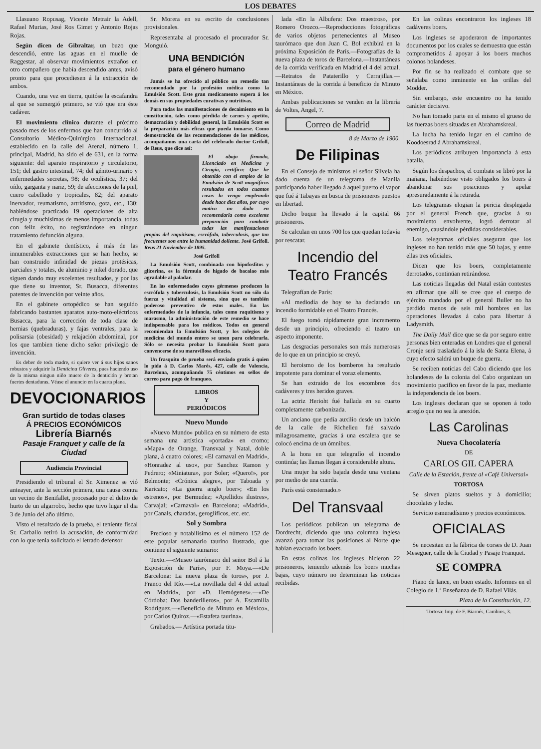LOS DEBATES
Llasuano Ropusag, Vicente Metrair la Adell, Rafael Murias, José Ros Gimet y Antonio Rojas Rojas.
Según dicen de Gibraltar, un buzo que descendió, entre las aguas en el muelle de Raggestar, al observar movimientos extraños en otro compañero que había descendido antes, avisó pronto para que procediesen á la extracción de ambos.
Cuando, una vez en tierra, quitóse la escafandra al que se sumergió primero, se vió que era éste cadáver.
El movimiento clínico durante el próximo pasado mes de los enfermos que han concurrido al Consultorio Médico-Quirúrgico Internacional, establecido en la calle del Arenal, número 1, principal, Madrid, ha sido el de 631, en la forma siguiente: del aparato respiratorio y circulatorio, 151; del gastro intestinal, 74; del génito-urinario y enfermedades secretas, 98; de oculística, 37; del oído, garganta y nariz, 59; de afecciones de la piel, cuero cabelludo y tropicales, 82; del aparato inervador, reumatismo, artritismo, gota, etc., 130; habiéndose practicado 19 operaciones de alta cirugía y muchísimas de menos importancia, todas con feliz éxito, no registrándose en ningun tratamiento defunción alguna.
En el gabinete dentístico, á más de las innumerables extracciones que se han hecho, se han construido infinidad de piezas protésicas, parciales y totales, de aluminio y nikel dorado, que siguen dando muy excelentes resultados, y por las que tiene su inventor, Sr. Busacca, diferentes patentes de invención por veinte años.
En el gabinete ortopédico se han seguido fabricando bastantes aparatos auto-moto-eléctricos Busacca, para la corrección de toda clase de hernias (quebraduras), y fajas ventrales, para la polisarsia (obesidad) y relajación abdominal, por los que tambien tiene dicho señor privilegio de invención.
Es deber de toda madre, si quiere ver á sus hijos sanos robustos y adquirir la Denticina Oliveres, pues haciendo uso de la misma ningun niño muere de la dentición y brotan fuertes dentaduras. Véase el anuncio en la cuarta plana.
DEVOCIONARIOS
Gran surtido de todas clases
Á PRECIOS ECONÓMICOS
Librería Biarnés
Pasaje Franquet y calle de la Ciudad
Audiencia Provincial
Presidiendo el tribunal el Sr. Ximenez se vió anteayer, ante la sección primera, una causa contra un vecino de Benifallet, procesado por el delito de hurto de un algarrobo, hecho que tuvo lugar el dia 3 de Junio del año último.
Visto el resultado de la prueba, el teniente fiscal Sr. Carballo retiró la acusación, de conformidad con lo que tenia solicitado el letrado defensor
Sr. Morera en su escrito de conclusiones provisionales.
Representaba al procesado el procurador Sr. Monguió.
UNA BENDICIÓN
para el género humano
Jamás se ha ofrecido al público un remedio tan recomendado por la profesión médica como la Emulsión Scott. Este gran medicamento supera á los demás en sus propiedades curativas y nutritivas.
Para todas las manifestaciones de decaimiento en la constitución, tales como pérdida de carnes y apetito, demacración y debilidad general, la Emulsión Scott es la preparación más eficaz que pueda tomarse. Como demostración de las recomendaciones de los médicos, acompañamos una carta del celebrado doctor Grifoll, de Reus, que dice así:
El abajo firmado, Licenciado en Medicina y Cirugía, certifico: Que he obtenido con el empleo de la Emulsión de Scott magníficos resultados en todos cuantos casos la vengo empleando desde hace diez años, por cuyo motivo no dudo en recomendarla como excelente preparación para combatir todas las manifestaciones propias del raquitismo, escrófula, tuberculosis, que tan frecuentes son entre la humanidad doliente. José Grifoll. Reus 21 Noviembre de 1895.
José Grifoll
La Emulsión Scott, combinada con hipofosfitos y glicerina, es la fórmula de hígado de bacalao más agradable al paladar.
En las enfermedades cuyos gérmenes producen la escrófula y tuberculosis, la Emulsión Scott no sólo da fuerza y vitalidad al sistema, sino que es también poderoso preventivo de estos males. En las enfermedades de la infancia, tales como raquitismo y marasmo, la administración de este remedio se hace indispensable para los médicos. Todos en general recomiendan la Emulsión Scott, y los colegios de medicina del mundo entero se unen para celebrarla. Sólo se necesita probar la Emulsión Scott para convencerse de su maravillosa eficacia.
Un frasquito de prueba será enviado gratis á quien lo pida á D. Carlos Marés, 427, calle de Valencia, Barcelona, acompañando 75 céntimos en sellos de correo para pago de franqueo.
LIBROS
Y
PERIÓDICOS
Nuevo Mundo
«Nuevo Mundo» publica en su número de esta semana una artística «portada» en cromo; «Mapa» de Orange, Transvaal y Natal, doble plana, á cuatro colores; «El carnaval en Madrid», «Honradez al uso», por Sanchez Ramon y Pedrero; «Miniatura», por Soler; «Quero!», por Belmonte; «Crónica alegre», por Taboada y Karicato; «La guerra anglo boer»; «En los estrenos», por Bermudez; «Apellidos ilustres», Carvajal; «Carnaval» en Barcelona; «Madrid», por Canals, charadas, geroglíficos, etc. etc.
Sol y Sombra
Precioso y notabilísimo es el número 152 de este popular semanario taurino ilustrado, que contiene el siguiente sumario:
Texto.—«Museo taurómaco del señor Bol á la Exposición de París», por F. Moya.—«De Barcelona: La nueva plaza de toros», por J. Franco del Río.—«La novillada del 4 del actual en Madrid», por «D. Hemógenes».—«De Córdoba: Dos banderilleros», por A. Escamilla Rodriguez.—«Beneficio de Minuto en México», por Carlos Quiroz.—«Estafeta taurina».
Grabados.— Artística portada titu-
lada «En la Albufera: Dos maestros», por Romero Orozco.—Reproducciones fotográficas de varios objetos pertenecientes al Museo taurómaco que don Juan C. Bol exhibirá en la próxima Exposición de París.—Fotografías de la nueva plaza de toros de Barcelona.—Instantáneas de la corrida verificada en Madrid el 4 del actual.—Retratos de Pataterillo y Cerrajillas.—Instantáneas de la corrida á beneficio de Minuto en México.
Ambas publicaciones se venden en la librería de Voltes, Angel, 7.
Correo de Madrid
8 de Marzo de 1900.
De Filipinas
En el Consejo de ministros el señor Silvela ha dado cuenta de un telegrama de Manila participando haber llegado á aquel puerto el vapor que fué á Tabayas en busca de prisioneros puestos en libertad.
Dicho buque ha llevado á la capital 66 prisioneros.
Se calculan en unos 700 los que quedan todavía por rescatar.
Incendio del
Teatro Francés
Telegrafían de París:
«Al mediodía de hoy se ha declarado un incendio formidable en el Teatro Francés.
El fuego tomó rápidamente gran incremento desde un principio, ofreciendo el teatro un aspecto imponente.
Las desgracias personales son más numerosas de lo que en un principio se creyó.
El heroismo de los bomberos ha resultado impotente para dominar el voraz elemento.
Se han extraido de los escombros dos cadáveres y tres heridos graves.
La actriz Herioht fué hallada en su cuarto completamente carbonizada.
Un anciano que pedía auxilio desde un balcón de la calle de Richelieu fué salvado milagrosamente, gracias á una escalera que se colocó encima de un ómnibus.
A la hora en que telegrafío el incendio continúa; las llamas llegan á considerable altura.
Una mujer ha sido bajada desde una ventana por medio de una cuerda.
París está consternado.»
Del Transvaal
Los periódicos publican un telegrama de Dordrecht, diciendo que una columna inglesa avanzó para tomar las posiciones al Norte que habían evacuado los boers.
En estas colinas los ingleses hicieron 22 prisioneros, teniendo además los boers muchas bajas, cuyo número no determinan las noticias recibidas.
En las colinas encontraron los ingleses 18 cadáveres boers.
Los ingleses se apoderaron de importantes documentos por los cuales se demuestra que están comprometidos á apoyar á los boers muchos colonos holandeses.
Por fin se ha realizado el combate que se señalaba como inminente en las orillas del Modder.
Sin embargo, este encuentro no ha tenido carácter decisivo.
No han tomado parte en el mismo el grueso de las fuerzas boers situadas en Abrahamskreal.
La lucha ha tenido lugar en el camino de Koodoesrad á Abrahamskreal.
Los periódicos atribuyen importancia á esta batalla.
Según los despachos, el combate se libró por la mañana, habiéndose visto obligados los boers á abandonar sus posiciones y apelar apresuradamente á la retirada.
Los telegramas elogian la pericia desplegada por el general French que, gracias á su movimiento envolvente, logró derrotar al enemigo, causándole pérdidas considerables.
Los telegramas oficiales aseguran que los ingleses no han tenido más que 50 bajas, y entre ellas tres oficiales.
Dicen que los boers, completamente derrotados, continúan retirándose.
Las noticias llegadas del Natal están contestes en afirmar que allí se cree que el cuerpo de ejército mandado por el general Buller no ha perdido menos de seis mil hombres en las operaciones llevadas á cabo para libertar á Ladysmith.
The Daily Mail dice que se da por seguro entre personas bien enteradas en Londres que el general Cronje será trasladado á la isla de Santa Elena, á cuyo efecto saldrá un buque de guerra.
Se reciben noticias del Cabo diciendo que los holandeses de la colonia del Cabo organizan un movimiento pacífico en favor de la paz, mediante la independencia de los boers.
Los ingleses declaran que se oponen á todo arreglo que no sea la anexión.
Las Carolinas
Nueva Chocolatería
DE
CARLOS GIL CAPERA
Calle de la Estación, frente al «Café Universal»
TORTOSA
Se sirven platos sueltos y á domicilio; chocolates y leche.
Servicio esmeradísimo y precios económicos.
OFICIALAS
Se necesitan en la fábrica de corses de D. Juan Meseguer, calle de la Ciudad y Pasaje Franquet.
SE COMPRA
Piano de lance, en buen estado. Informes en el Colegio de 1.ª Enseñanza de D. Rafael Vilás.
Plaza de la Constitución, 12.
Tortosa: Imp. de F. Biarnés, Cambios, 3.